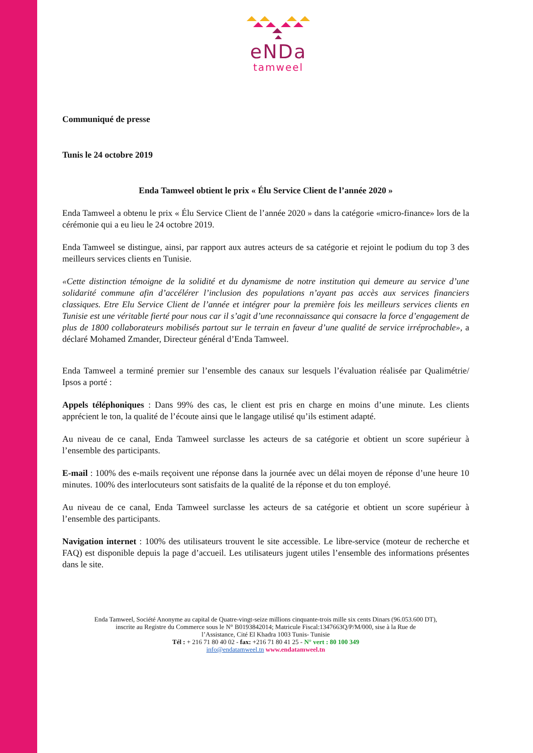eNDa
tamweel
Communiqué de presse
Tunis le 24 octobre 2019
Enda Tamweel obtient le prix « Élu Service Client de l’année 2020 »
Enda Tamweel a obtenu le prix « Élu Service Client de l’année 2020 » dans la catégorie «micro-finance» lors de la cérémonie qui a eu lieu le 24 octobre 2019.
Enda Tamweel se distingue, ainsi, par rapport aux autres acteurs de sa catégorie et rejoint le podium du top 3 des meilleurs services clients en Tunisie.
«Cette distinction témoigne de la solidité et du dynamisme de notre institution qui demeure au service d’une solidarité commune afin d’accélérer l’inclusion des populations n’ayant pas accès aux services financiers classiques. Etre Elu Service Client de l’année et intégrer pour la première fois les meilleurs services clients en Tunisie est une véritable fierté pour nous car il s’agit d’une reconnaissance qui consacre la force d’engagement de plus de 1800 collaborateurs mobilisés partout sur le terrain en faveur d’une qualité de service irréprochable», a déclaré Mohamed Zmander, Directeur général d’Enda Tamweel.
Enda Tamweel a terminé premier sur l’ensemble des canaux sur lesquels l’évaluation réalisée par Qualimétrie/ Ipsos a porté :
Appels téléphoniques : Dans 99% des cas, le client est pris en charge en moins d’une minute. Les clients apprécient le ton, la qualité de l’écoute ainsi que le langage utilisé qu’ils estiment adapté.
Au niveau de ce canal, Enda Tamweel surclasse les acteurs de sa catégorie et obtient un score supérieur à l’ensemble des participants.
E-mail : 100% des e-mails reçoivent une réponse dans la journée avec un délai moyen de réponse d’une heure 10 minutes. 100% des interlocuteurs sont satisfaits de la qualité de la réponse et du ton employé.
Au niveau de ce canal, Enda Tamweel surclasse les acteurs de sa catégorie et obtient un score supérieur à l’ensemble des participants.
Navigation internet : 100% des utilisateurs trouvent le site accessible. Le libre-service (moteur de recherche et FAQ) est disponible depuis la page d’accueil. Les utilisateurs jugent utiles l’ensemble des informations présentes dans le site.
Enda Tamweel, Société Anonyme au capital de Quatre-vingt-seize millions cinquante-trois mille six cents Dinars (96.053.600 DT),
inscrite au Registre du Commerce sous le N° B0193842014; Matricule Fiscal:1347663Q/P/M/000, sise à la Rue de
l’Assistance, Cité El Khadra 1003 Tunis- Tunisie
Tél : + 216 71 80 40 02 - fax: +216 71 80 41 25 - N° vert : 80 100 349
info@endatamweel.tn www.endatamweel.tn